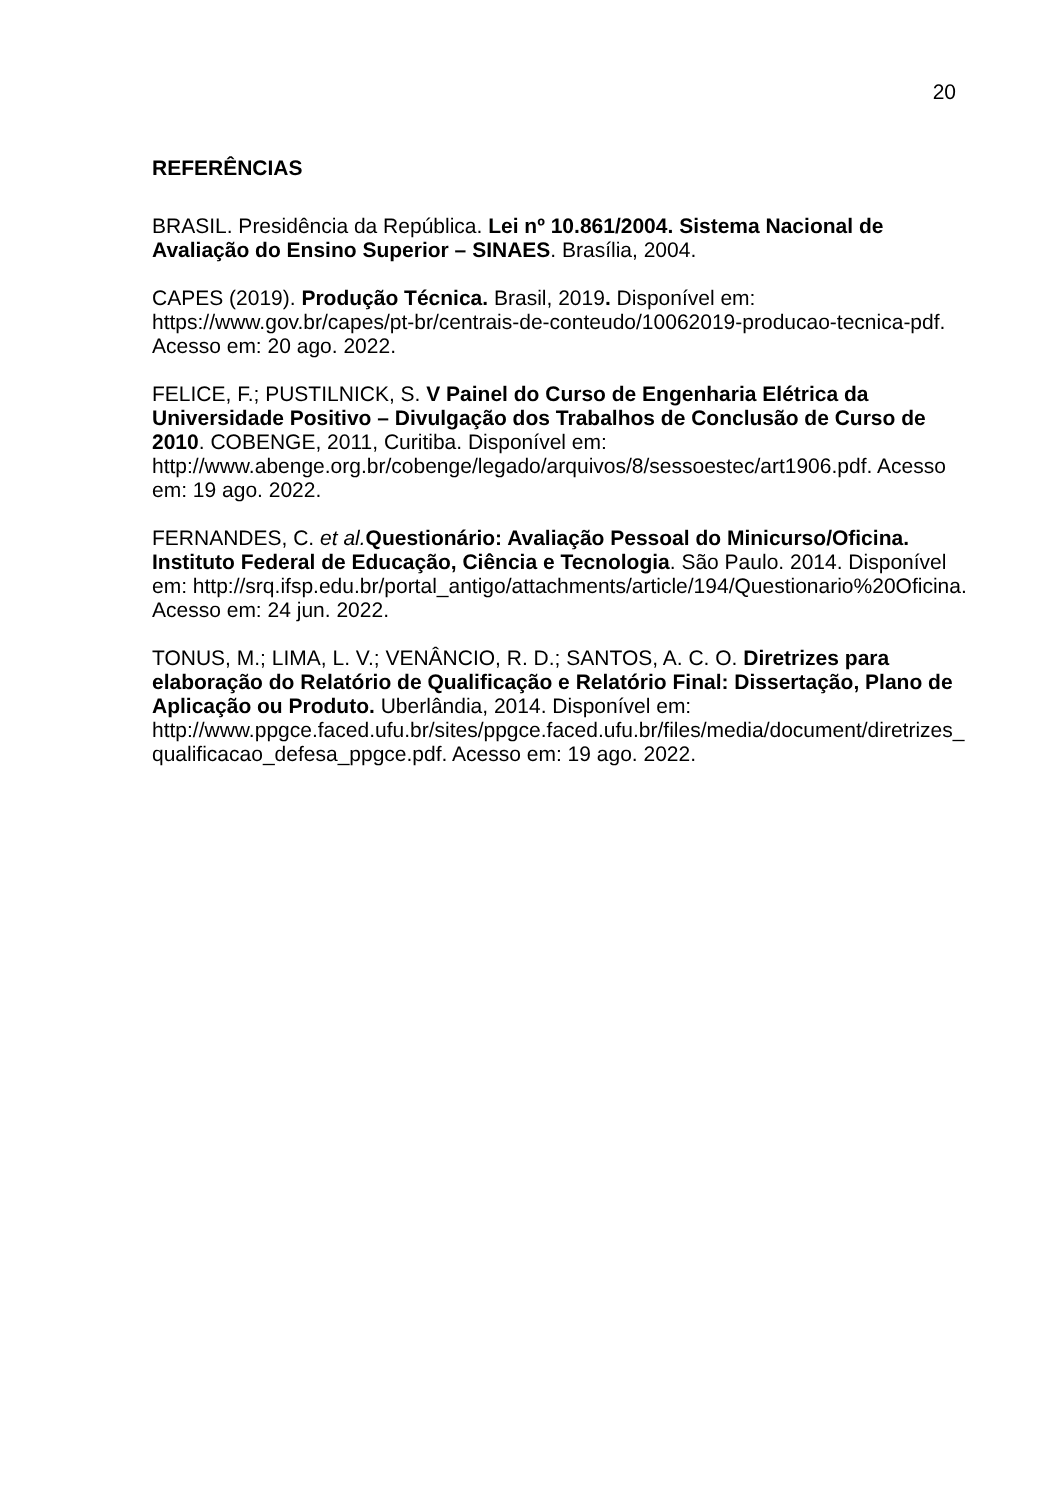20
REFERÊNCIAS
BRASIL. Presidência da República. Lei nº 10.861/2004. Sistema Nacional de Avaliação do Ensino Superior – SINAES. Brasília, 2004.
CAPES (2019). Produção Técnica. Brasil, 2019. Disponível em: https://www.gov.br/capes/pt-br/centrais-de-conteudo/10062019-producao-tecnica-pdf. Acesso em: 20 ago. 2022.
FELICE, F.; PUSTILNICK, S. V Painel do Curso de Engenharia Elétrica da Universidade Positivo – Divulgação dos Trabalhos de Conclusão de Curso de 2010. COBENGE, 2011, Curitiba. Disponível em: http://www.abenge.org.br/cobenge/legado/arquivos/8/sessoestec/art1906.pdf. Acesso em: 19 ago. 2022.
FERNANDES, C. et al. Questionário: Avaliação Pessoal do Minicurso/Oficina. Instituto Federal de Educação, Ciência e Tecnologia. São Paulo. 2014. Disponível em: http://srq.ifsp.edu.br/portal_antigo/attachments/article/194/Questionario%20Oficina. Acesso em: 24 jun. 2022.
TONUS, M.; LIMA, L. V.; VENÂNCIO, R. D.; SANTOS, A. C. O. Diretrizes para elaboração do Relatório de Qualificação e Relatório Final: Dissertação, Plano de Aplicação ou Produto. Uberlândia, 2014. Disponível em: http://www.ppgce.faced.ufu.br/sites/ppgce.faced.ufu.br/files/media/document/diretrizes_qualificacao_defesa_ppgce.pdf. Acesso em: 19 ago. 2022.